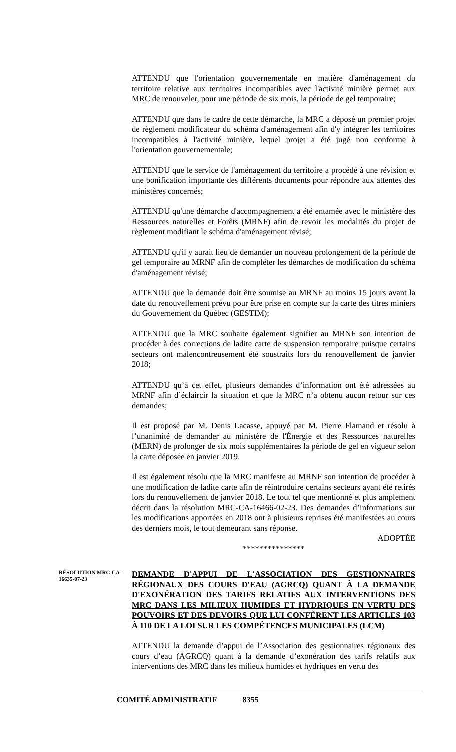ATTENDU que l'orientation gouvernementale en matière d'aménagement du territoire relative aux territoires incompatibles avec l'activité minière permet aux MRC de renouveler, pour une période de six mois, la période de gel temporaire;
ATTENDU que dans le cadre de cette démarche, la MRC a déposé un premier projet de règlement modificateur du schéma d'aménagement afin d'y intégrer les territoires incompatibles à l'activité minière, lequel projet a été jugé non conforme à l'orientation gouvernementale;
ATTENDU que le service de l'aménagement du territoire a procédé à une révision et une bonification importante des différents documents pour répondre aux attentes des ministères concernés;
ATTENDU qu'une démarche d'accompagnement a été entamée avec le ministère des Ressources naturelles et Forêts (MRNF) afin de revoir les modalités du projet de règlement modifiant le schéma d'aménagement révisé;
ATTENDU qu'il y aurait lieu de demander un nouveau prolongement de la période de gel temporaire au MRNF afin de compléter les démarches de modification du schéma d'aménagement révisé;
ATTENDU que la demande doit être soumise au MRNF au moins 15 jours avant la date du renouvellement prévu pour être prise en compte sur la carte des titres miniers du Gouvernement du Québec (GESTIM);
ATTENDU que la MRC souhaite également signifier au MRNF son intention de procéder à des corrections de ladite carte de suspension temporaire puisque certains secteurs ont malencontreusement été soustraits lors du renouvellement de janvier 2018;
ATTENDU qu’à cet effet, plusieurs demandes d’information ont été adressées au MRNF afin d’éclaircir la situation et que la MRC n’a obtenu aucun retour sur ces demandes;
Il est proposé par M. Denis Lacasse, appuyé par M. Pierre Flamand et résolu à l’unanimité de demander au ministère de l'Énergie et des Ressources naturelles (MERN) de prolonger de six mois supplémentaires la période de gel en vigueur selon la carte déposée en janvier 2019.
Il est également résolu que la MRC manifeste au MRNF son intention de procéder à une modification de ladite carte afin de réintroduire certains secteurs ayant été retirés lors du renouvellement de janvier 2018. Le tout tel que mentionné et plus amplement décrit dans la résolution MRC-CA-16466-02-23. Des demandes d’informations sur les modifications apportées en 2018 ont à plusieurs reprises été manifestées au cours des derniers mois, le tout demeurant sans réponse.
ADOPTÉE
***************
RÉSOLUTION MRC-CA- 16635-07-23
DEMANDE D'APPUI DE L'ASSOCIATION DES GESTIONNAIRES RÉGIONAUX DES COURS D'EAU (AGRCQ) QUANT À LA DEMANDE D'EXONÉRATION DES TARIFS RELATIFS AUX INTERVENTIONS DES MRC DANS LES MILIEUX HUMIDES ET HYDRIQUES EN VERTU DES POUVOIRS ET DES DEVOIRS QUE LUI CONFÈRENT LES ARTICLES 103 À 110 DE LA LOI SUR LES COMPÉTENCES MUNICIPALES (LCM)
ATTENDU la demande d’appui de l’Association des gestionnaires régionaux des cours d’eau (AGRCQ) quant à la demande d’exonération des tarifs relatifs aux interventions des MRC dans les milieux humides et hydriques en vertu des
COMITÉ ADMINISTRATIF 8355